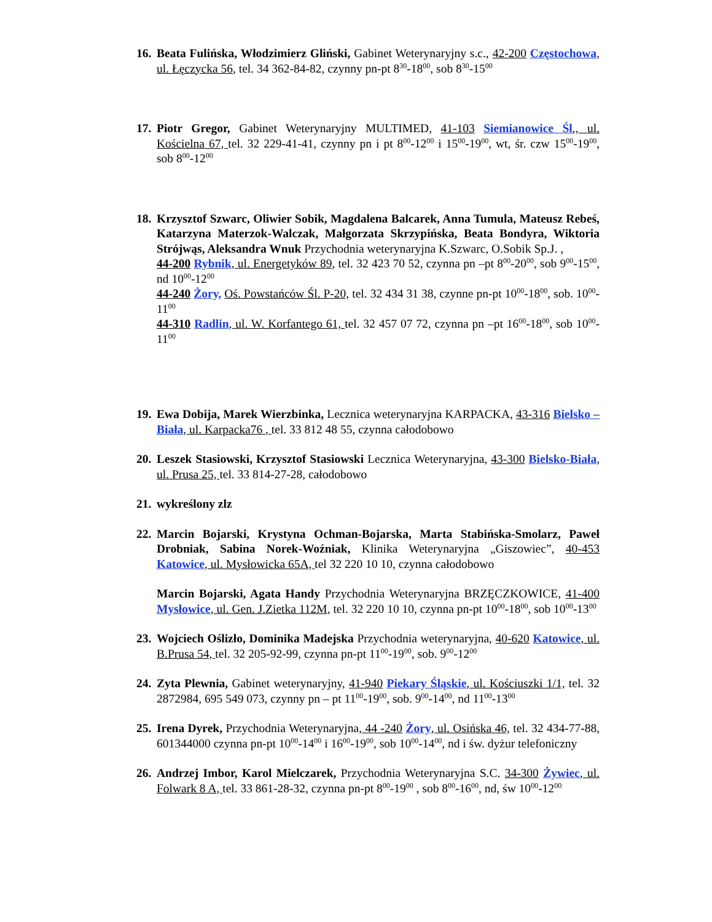16.
Beata Fulińska, Włodzimierz Gliński, Gabinet Weterynaryjny s.c., 42-200 Częstochowa, ul. Łęczycka 56, tel. 34 362-84-82, czynny pn-pt 8<sup>30</sup>-18<sup>00</sup>, sob 8<sup>30</sup>-15<sup>00</sup>
17.
Piotr Gregor, Gabinet Weterynaryjny MULTIMED, 41-103 Siemianowice Śl., ul. Kościelna 67, tel. 32 229-41-41, czynny pn i pt 8<sup>00</sup>-12<sup>00</sup> i 15<sup>00</sup>-19<sup>00</sup>, wt, śr. czw 15<sup>00</sup>-19<sup>00</sup>, sob 8<sup>00</sup>-12<sup>00</sup>
18.
Krzysztof Szwarc, Oliwier Sobik, Magdalena Balcarek, Anna Tumula, Mateusz Rebeś, Katarzyna Materzok-Walczak, Małgorzata Skrzypińska, Beata Bondyra, Wiktoria Strójwąs, Aleksandra Wnuk Przychodnia weterynaryjna K.Szwarc, O.Sobik Sp.J. ,
44-200 Rybnik, ul. Energetyków 89, tel. 32 423 70 52, czynna pn –pt 8<sup>00</sup>-20<sup>00</sup>, sob 9<sup>00</sup>-15<sup>00</sup>, nd 10<sup>00</sup>-12<sup>00</sup>
44-240 Żory, Oś. Powstańców Śl. P-20, tel. 32 434 31 38, czynne pn-pt 10<sup>00</sup>-18<sup>00</sup>, sob. 10<sup>00</sup>-11<sup>00</sup>
44-310 Radlin, ul. W. Korfantego 61, tel. 32 457 07 72, czynna pn –pt 16<sup>00</sup>-18<sup>00</sup>, sob 10<sup>00</sup>-11<sup>00</sup>
19.
Ewa Dobija, Marek Wierzbinka, Lecznica weterynaryjna KARPACKA, 43-316 Bielsko – Biała, ul. Karpacka76 , tel. 33 812 48 55, czynna całodobowo
20.
Leszek Stasiowski, Krzysztof Stasiowski Lecznica Weterynaryjna, 43-300 Bielsko-Biała, ul. Prusa 25, tel. 33 814-27-28, całodobowo
21.
wykreślony zlz
22.
Marcin Bojarski, Krystyna Ochman-Bojarska, Marta Stabińska-Smolarz, Paweł Drobniak, Sabina Norek-Woźniak, Klinika Weterynaryjna „Giszowiec”, 40-453 Katowice, ul. Mysłowicka 65A, tel 32 220 10 10, czynna całodobowo
Marcin Bojarski, Agata Handy Przychodnia Weterynaryjna BRZĘCZKOWICE, 41-400 Mysłowice, ul. Gen. J.Zietka 112M, tel. 32 220 10 10, czynna pn-pt 10<sup>00</sup>-18<sup>00</sup>, sob 10<sup>00</sup>-13<sup>00</sup>
23.
Wojciech Oślizło, Dominika Madejska Przychodnia weterynaryjna, 40-620 Katowice, ul. B.Prusa 54, tel. 32 205-92-99, czynna pn-pt 11<sup>00</sup>-19<sup>00</sup>, sob. 9<sup>00</sup>-12<sup>00</sup>
24.
Zyta Plewnia, Gabinet weterynaryjny, 41-940 Piekary Śląskie, ul. Kościuszki 1/1, tel. 32 2872984, 695 549 073, czynny pn – pt 11<sup>00</sup>-19<sup>00</sup>, sob. 9<sup>00</sup>-14<sup>00</sup>, nd 11<sup>00</sup>-13<sup>00</sup>
25.
Irena Dyrek, Przychodnia Weterynaryjna, 44 -240 Żory, ul. Osińska 46, tel. 32 434-77-88, 601344000 czynna pn-pt 10<sup>00</sup>-14<sup>00</sup> i 16<sup>00</sup>-19<sup>00</sup>, sob 10<sup>00</sup>-14<sup>00</sup>, nd i św. dyżur telefoniczny
26.
Andrzej Imbor, Karol Mielczarek, Przychodnia Weterynaryjna S.C. 34-300 Żywiec, ul. Folwark 8 A, tel. 33 861-28-32, czynna pn-pt 8<sup>00</sup>-19<sup>00</sup> , sob 8<sup>00</sup>-16<sup>00</sup>, nd, św 10<sup>00</sup>-12<sup>00</sup>